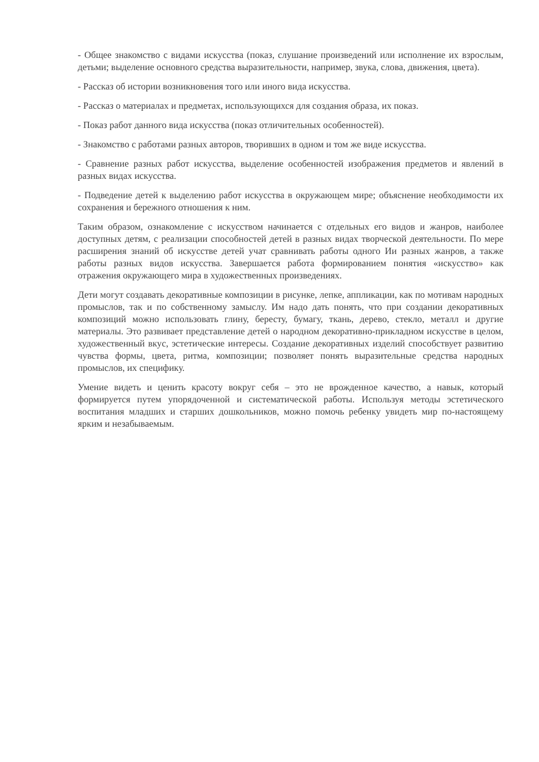- Общее знакомство с видами искусства (показ, слушание произведений или исполнение их взрослым, детьми; выделение основного средства выразительности, например, звука, слова, движения, цвета).
- Рассказ об истории возникновения того или иного вида искусства.
- Рассказ о материалах и предметах, использующихся для создания образа, их показ.
- Показ работ данного вида искусства (показ отличительных особенностей).
- Знакомство с работами разных авторов, творивших в одном и том же виде искусства.
- Сравнение разных работ искусства, выделение особенностей изображения предметов и явлений в разных видах искусства.
- Подведение детей к выделению работ искусства в окружающем мире; объяснение необходимости их сохранения и бережного отношения к ним.
Таким образом, ознакомление с искусством начинается с отдельных его видов и жанров, наиболее доступных детям, с реализации способностей детей в разных видах творческой деятельности. По мере расширения знаний об искусстве детей учат сравнивать работы одного Ии разных жанров, а также работы разных видов искусства. Завершается работа формированием понятия «искусство» как отражения окружающего мира в художественных произведениях.
Дети могут создавать декоративные композиции в рисунке, лепке, аппликации, как по мотивам народных промыслов, так и по собственному замыслу. Им надо дать понять, что при создании декоративных композиций можно использовать глину, бересту, бумагу, ткань, дерево, стекло, металл и другие материалы. Это развивает представление детей о народном декоративно-прикладном искусстве в целом, художественный вкус, эстетические интересы. Создание декоративных изделий способствует развитию чувства формы, цвета, ритма, композиции; позволяет понять выразительные средства народных промыслов, их специфику.
Умение видеть и ценить красоту вокруг себя – это не врожденное качество, а навык, который формируется путем упорядоченной и систематической работы. Используя методы эстетического воспитания младших и старших дошкольников, можно помочь ребенку увидеть мир по-настоящему ярким и незабываемым.